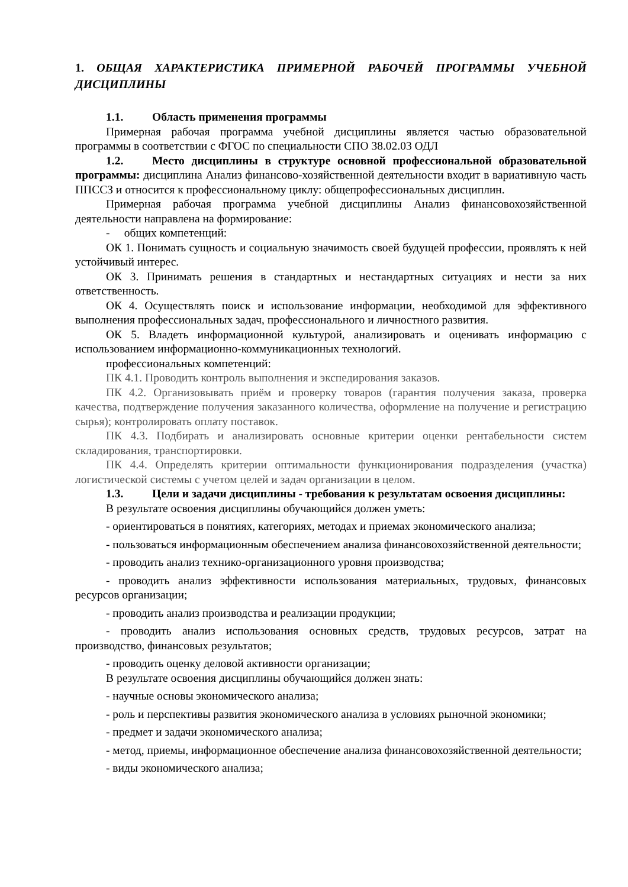1. ОБЩАЯ ХАРАКТЕРИСТИКА ПРИМЕРНОЙ РАБОЧЕЙ ПРОГРАММЫ УЧЕБНОЙ ДИСЦИПЛИНЫ
1.1. Область применения программы
Примерная рабочая программа учебной дисциплины является частью образовательной программы в соответствии с ФГОС по специальности СПО 38.02.03 ОДЛ
1.2. Место дисциплины в структуре основной профессиональной образовательной программы: дисциплина Анализ финансово-хозяйственной деятельности входит в вариативную часть ППССЗ и относится к профессиональному циклу: общепрофессиональных дисциплин.
Примерная рабочая программа учебной дисциплины Анализ финансовохозяйственной деятельности направлена на формирование:
- общих компетенций:
ОК 1. Понимать сущность и социальную значимость своей будущей профессии, проявлять к ней устойчивый интерес.
ОК 3. Принимать решения в стандартных и нестандартных ситуациях и нести за них ответственность.
ОК 4. Осуществлять поиск и использование информации, необходимой для эффективного выполнения профессиональных задач, профессионального и личностного развития.
ОК 5. Владеть информационной культурой, анализировать и оценивать информацию с использованием информационно-коммуникационных технологий.
профессиональных компетенций:
ПК 4.1. Проводить контроль выполнения и экспедирования заказов.
ПК 4.2. Организовывать приём и проверку товаров (гарантия получения заказа, проверка качества, подтверждение получения заказанного количества, оформление на получение и регистрацию сырья); контролировать оплату поставок.
ПК 4.3. Подбирать и анализировать основные критерии оценки рентабельности систем складирования, транспортировки.
ПК 4.4. Определять критерии оптимальности функционирования подразделения (участка) логистической системы с учетом целей и задач организации в целом.
1.3. Цели и задачи дисциплины - требования к результатам освоения дисциплины:
В результате освоения дисциплины обучающийся должен уметь:
- ориентироваться в понятиях, категориях, методах и приемах экономического анализа;
- пользоваться информационным обеспечением анализа финансовохозяйственной деятельности;
- проводить анализ технико-организационного уровня производства;
- проводить анализ эффективности использования материальных, трудовых, финансовых ресурсов организации;
- проводить анализ производства и реализации продукции;
- проводить анализ использования основных средств, трудовых ресурсов, затрат на производство, финансовых результатов;
- проводить оценку деловой активности организации;
В результате освоения дисциплины обучающийся должен знать:
- научные основы экономического анализа;
- роль и перспективы развития экономического анализа в условиях рыночной экономики;
- предмет и задачи экономического анализа;
- метод, приемы, информационное обеспечение анализа финансовохозяйственной деятельности;
- виды экономического анализа;